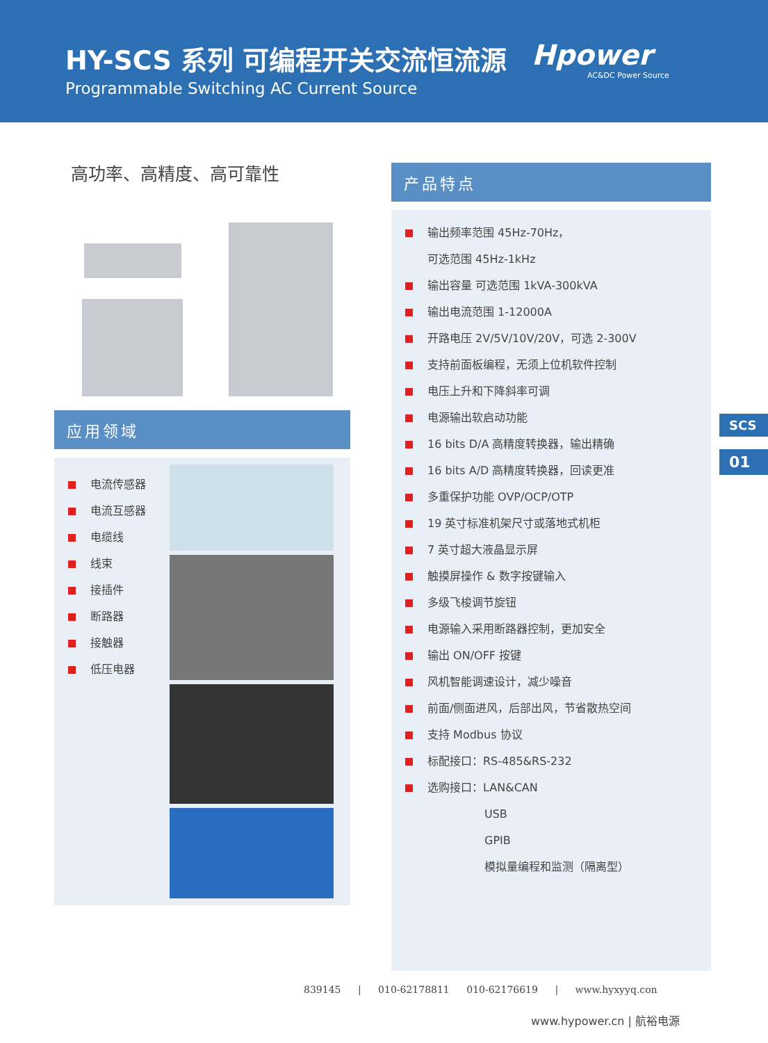HY-SCS 系列 可编程开关交流恒流源
Programmable Switching AC Current Source
Hpower
AC&DC Power Source
高功率、高精度、高可靠性
应用领域
电流传感器
电流互感器
电缆线
线束
接插件
断路器
接触器
低压电器
产品特点
输出频率范围 45Hz-70Hz，
可选范围 45Hz-1kHz
输出容量 可选范围 1kVA-300kVA
输出电流范围 1-12000A
开路电压 2V/5V/10V/20V，可选 2-300V
支持前面板编程，无须上位机软件控制
电压上升和下降斜率可调
电源输出软启动功能
16 bits D/A 高精度转换器，输出精确
16 bits A/D 高精度转换器，回读更准
多重保护功能 OVP/OCP/OTP
19 英寸标准机架尺寸或落地式机柜
7 英寸超大液晶显示屏
触摸屏操作 & 数字按键输入
多级飞梭调节旋钮
电源输入采用断路器控制，更加安全
输出 ON/OFF 按键
风机智能调速设计，减少噪音
前面/侧面进风，后部出风，节省散热空间
支持 Modbus 协议
标配接口：RS-485&RS-232
选购接口：LAN&CAN
USB
GPIB
模拟量编程和监测（隔离型）
SCS
01
839145 | 010-62178811 010-62176619 | www.hyxyyq.con
www.hypower.cn | 航裕电源